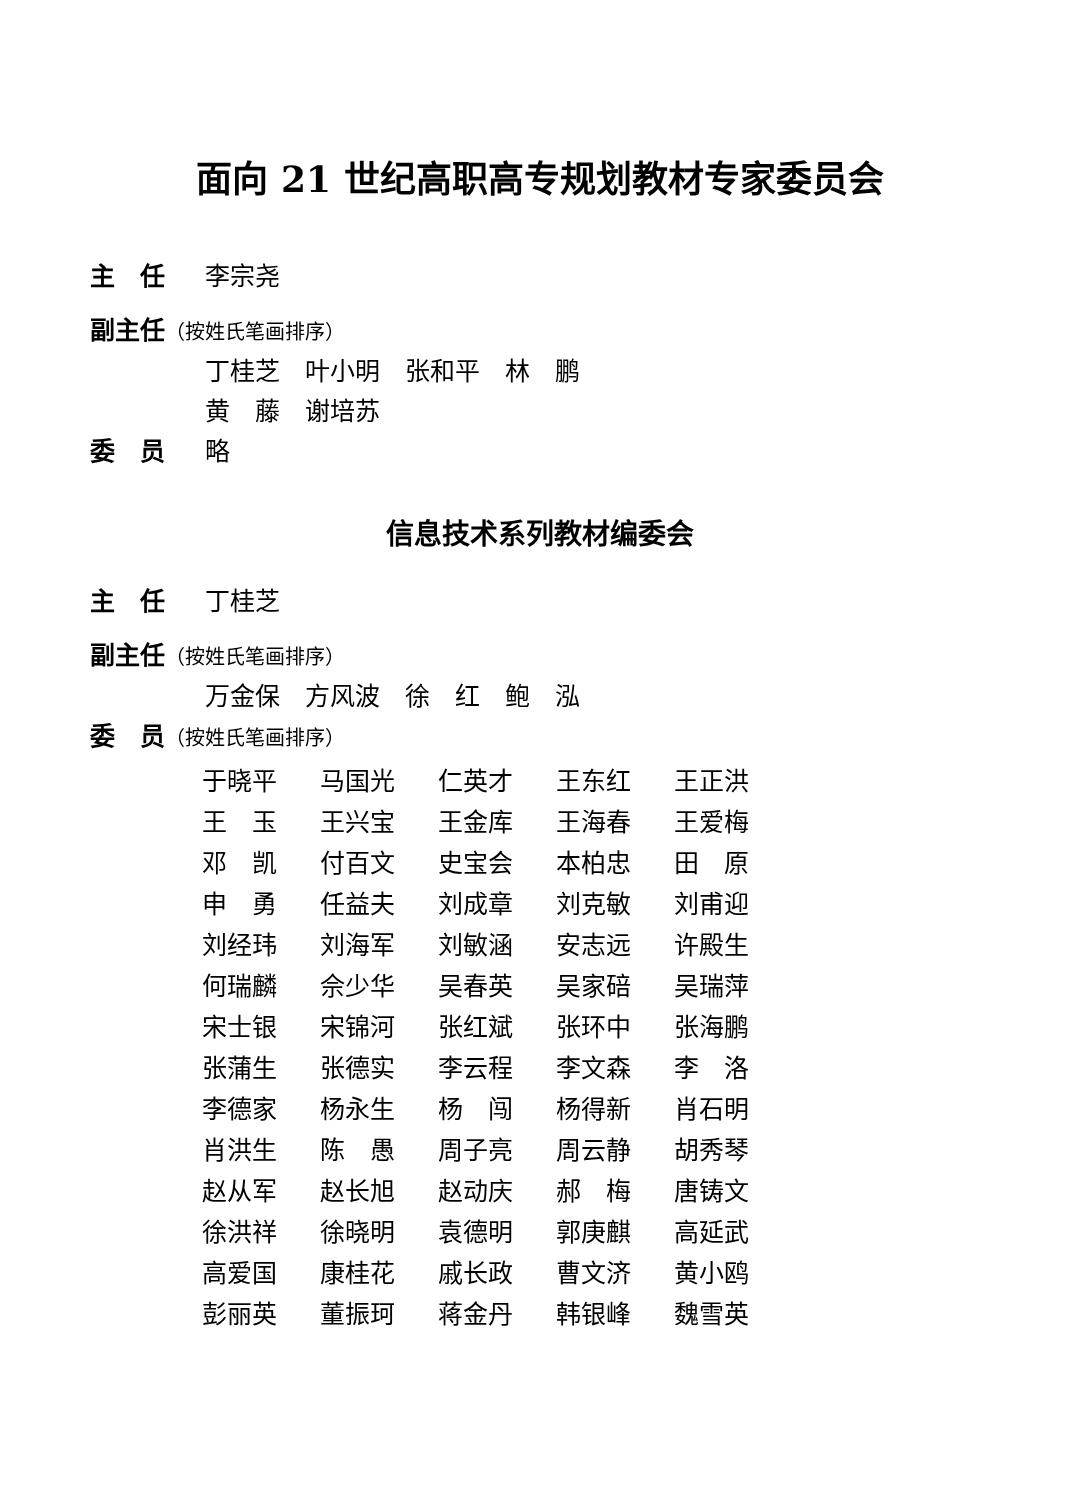面向 21 世纪高职高专规划教材专家委员会
主　任 李宗尧
副主任（按姓氏笔画排序）
丁桂芝　叶小明　张和平　林　鹏
黄　藤　谢培苏
委　员 略
信息技术系列教材编委会
主　任 丁桂芝
副主任（按姓氏笔画排序）
万金保　方风波　徐　红　鲍　泓
委　员（按姓氏笔画排序）
| 于晓平 | 马国光 | 仁英才 | 王东红 | 王正洪 |
| 王 玉 | 王兴宝 | 王金库 | 王海春 | 王爱梅 |
| 邓 凯 | 付百文 | 史宝会 | 本柏忠 | 田 原 |
| 申 勇 | 任益夫 | 刘成章 | 刘克敏 | 刘甫迎 |
| 刘经玮 | 刘海军 | 刘敏涵 | 安志远 | 许殿生 |
| 何瑞麟 | 佘少华 | 吴春英 | 吴家碚 | 吴瑞萍 |
| 宋士银 | 宋锦河 | 张红斌 | 张环中 | 张海鹏 |
| 张蒲生 | 张德实 | 李云程 | 李文森 | 李 洛 |
| 李德家 | 杨永生 | 杨 闯 | 杨得新 | 肖石明 |
| 肖洪生 | 陈 愚 | 周子亮 | 周云静 | 胡秀琴 |
| 赵从军 | 赵长旭 | 赵动庆 | 郝 梅 | 唐铸文 |
| 徐洪祥 | 徐晓明 | 袁德明 | 郭庚麒 | 高延武 |
| 高爱国 | 康桂花 | 戚长政 | 曹文济 | 黄小鸥 |
| 彭丽英 | 董振珂 | 蒋金丹 | 韩银峰 | 魏雪英 |